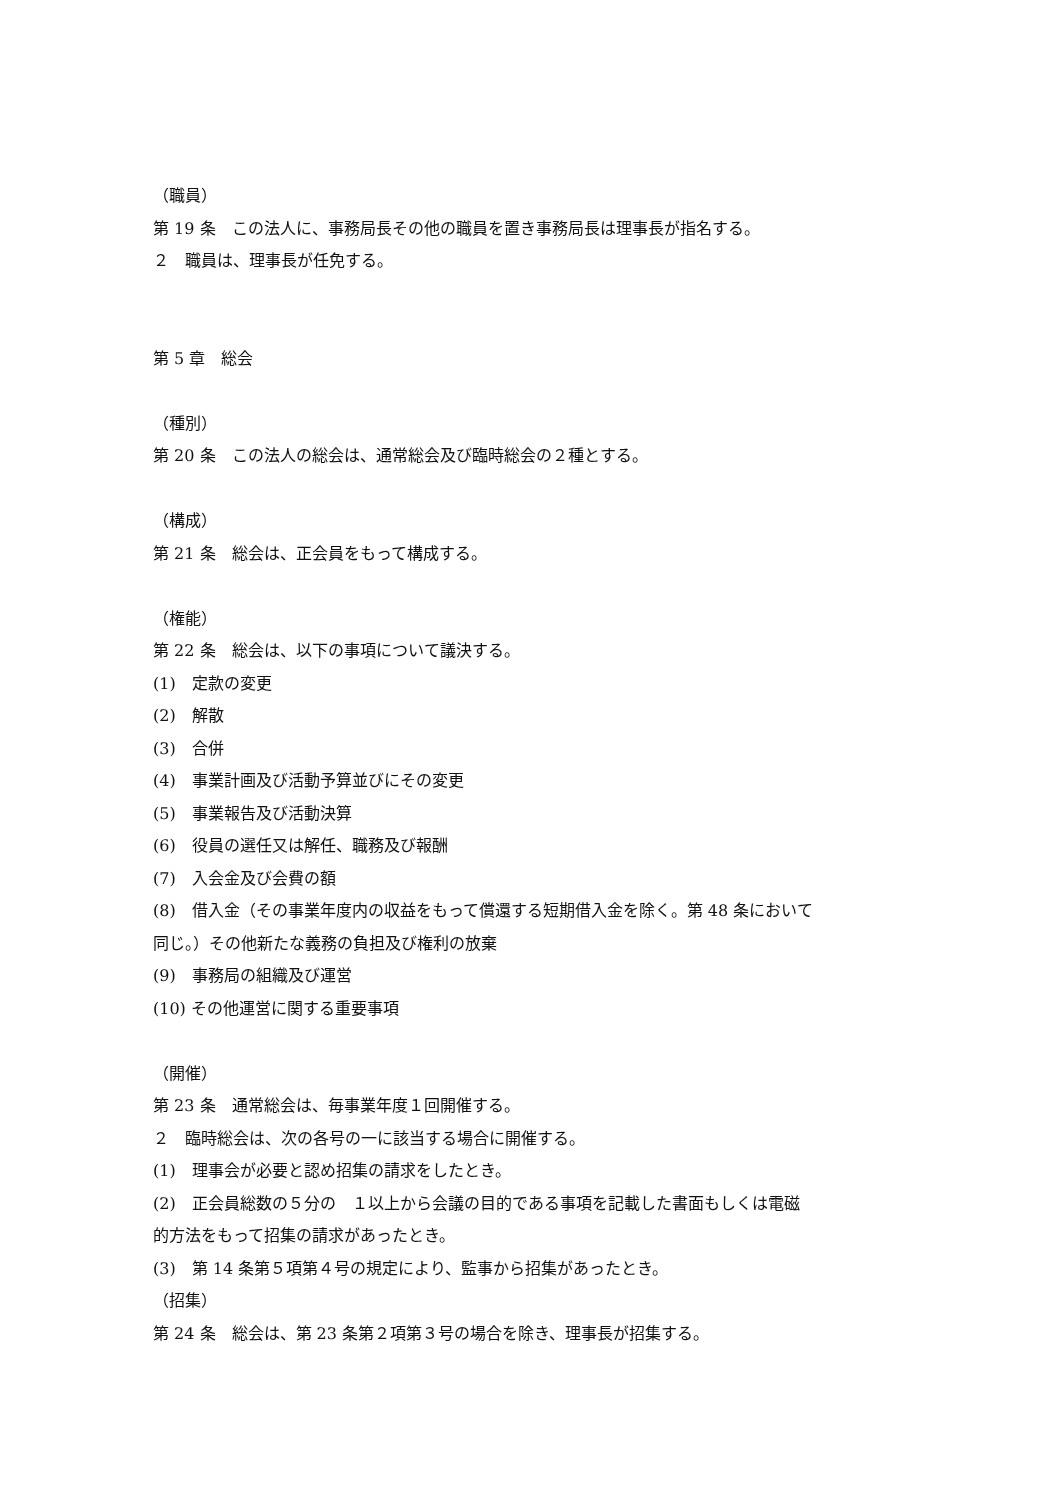（職員）
第 19 条　この法人に、事務局長その他の職員を置き事務局長は理事長が指名する。
２　職員は、理事長が任免する。
第 5 章　総会
（種別）
第 20 条　この法人の総会は、通常総会及び臨時総会の２種とする。
（構成）
第 21 条　総会は、正会員をもって構成する。
（権能）
第 22 条　総会は、以下の事項について議決する。
(1)　定款の変更
(2)　解散
(3)　合併
(4)　事業計画及び活動予算並びにその変更
(5)　事業報告及び活動決算
(6)　役員の選任又は解任、職務及び報酬
(7)　入会金及び会費の額
(8)　借入金（その事業年度内の収益をもって償還する短期借入金を除く。第 48 条において
同じ。）その他新たな義務の負担及び権利の放棄
(9)　事務局の組織及び運営
(10) その他運営に関する重要事項
（開催）
第 23 条　通常総会は、毎事業年度１回開催する。
２　臨時総会は、次の各号の一に該当する場合に開催する。
(1)　理事会が必要と認め招集の請求をしたとき。
(2)　正会員総数の５分の　１以上から会議の目的である事項を記載した書面もしくは電磁
的方法をもって招集の請求があったとき。
(3)　第 14 条第５項第４号の規定により、監事から招集があったとき。
（招集）
第 24 条　総会は、第 23 条第２項第３号の場合を除き、理事長が招集する。